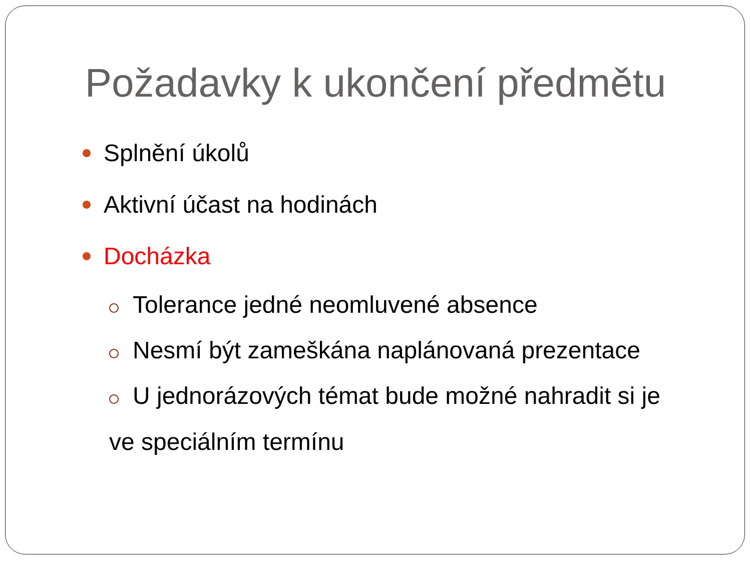Požadavky k ukončení předmětu
Splnění úkolů
Aktivní účast na hodinách
Docházka
Tolerance jedné neomluvené absence
Nesmí být zameškána naplánovaná prezentace
U jednorázových témat bude možné nahradit si je ve speciálním termínu